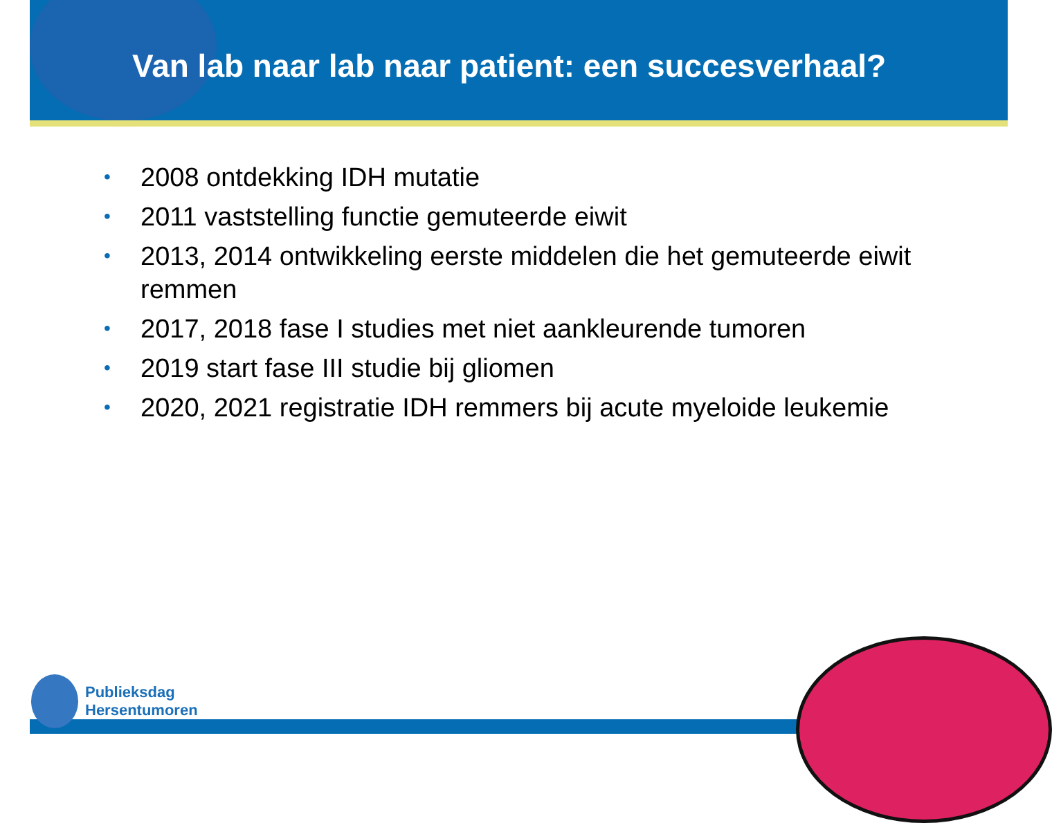Van lab naar lab naar patient: een succesverhaal?
• 2008 ontdekking IDH mutatie
• 2011 vaststelling functie gemuteerde eiwit
• 2013, 2014 ontwikkeling eerste middelen die het gemuteerde eiwit remmen
• 2017, 2018 fase I studies met niet aankleurende tumoren
• 2019 start fase III studie bij gliomen
• 2020, 2021 registratie IDH remmers bij acute myeloide leukemie
Publieksdag
Hersentumoren